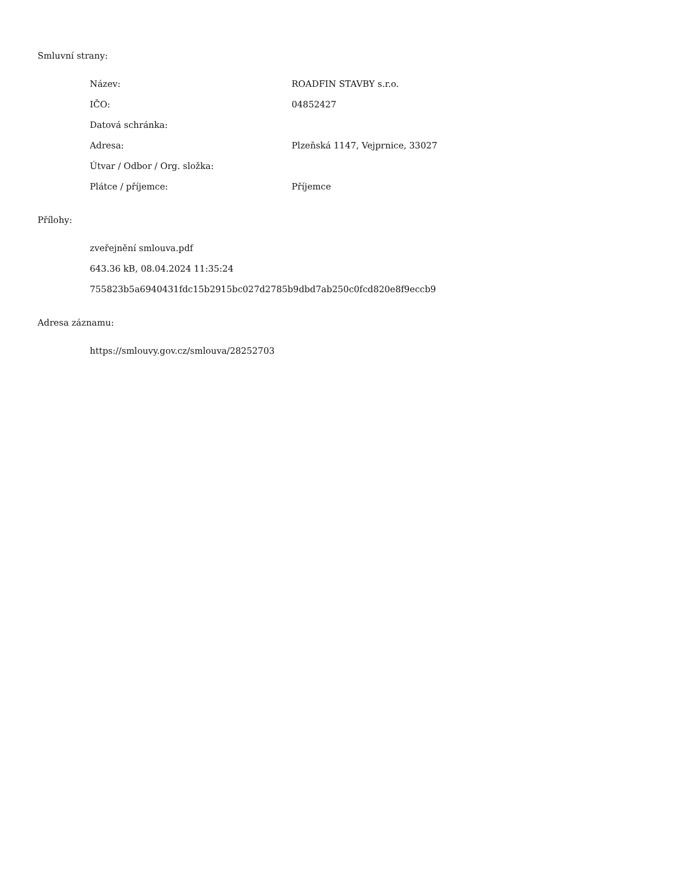Smluvní strany:
| Název: | ROADFIN STAVBY s.r.o. |
| IČO: | 04852427 |
| Datová schránka: | |
| Adresa: | Plzeňská 1147, Vejprnice, 33027 |
| Útvar / Odbor / Org. složka: | |
| Plátce / příjemce: | Příjemce |
Přílohy:
zveřejnění smlouva.pdf
643.36 kB, 08.04.2024 11:35:24
755823b5a6940431fdc15b2915bc027d2785b9dbd7ab250c0fcd820e8f9eccb9
Adresa záznamu:
https://smlouvy.gov.cz/smlouva/28252703